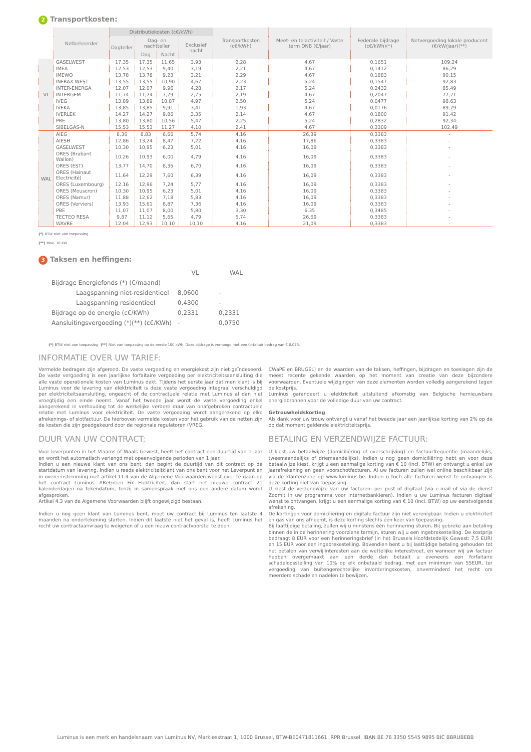2 Transportkosten:
| | Netbeheerder | Distributiekosten (c€/kWh) | | | | Transportkosten (c€/kWh) | Meet- en telactiviteit / Vaste term DNB (€/jaar) | Federale bijdrage (c€/kWh)(*) | Netvergoeding lokale producent (€/kW/jaar)(**) |
| --- | --- | --- | --- | --- | --- | --- | --- | --- | --- |
| | | Dagteller | Dag- en nachtteller | | Exclusief nacht | | | | |
| | | | Dag | Nacht | | | | | |
| VL | GASELWEST | 17,35 | 17,35 | 11,65 | 3,93 | 2,28 | 4,67 | 0,1651 | 109,24 |
| | IMEA | 12,53 | 12,53 | 9,40 | 3,19 | 2,21 | 4,67 | 0,1412 | 86,29 |
| | IMEWO | 13,78 | 13,78 | 9,23 | 3,21 | 2,29 | 4,67 | 0,1883 | 90,15 |
| | INFRAX WEST | 13,55 | 13,55 | 10,90 | 4,67 | 2,23 | 5,24 | 0,1547 | 92,83 |
| | INTER-ENERGA | 12,07 | 12,07 | 9,96 | 4,28 | 2,17 | 5,24 | 0,2432 | 85,49 |
| | INTERGEM | 11,74 | 11,74 | 7,79 | 2,75 | 2,19 | 4,67 | 0,2047 | 77,21 |
| | IVEG | 13,89 | 13,89 | 10,87 | 4,97 | 2,50 | 5,24 | 0,0477 | 98,63 |
| | IVEKA | 13,85 | 13,85 | 9,91 | 3,41 | 1,93 | 4,67 | 0,0176 | 89,79 |
| | IVERLEK | 14,27 | 14,27 | 9,86 | 3,35 | 2,14 | 4,67 | 0,1800 | 91,42 |
| | PBE | 13,80 | 13,80 | 10,56 | 5,47 | 2,25 | 5,24 | 0,2832 | 92,34 |
| | SIBELGAS-N | 15,53 | 15,53 | 11,27 | 4,10 | 2,41 | 4,67 | 0,3309 | 102,49 |
| WAL | AIEG | 8,36 | 8,83 | 6,66 | 5,74 | 4,16 | 26,39 | 0,3383 | - |
| | AIESH | 12,86 | 13,24 | 8,47 | 7,22 | 4,16 | 17,86 | 0,3383 | - |
| | GASELWEST | 10,30 | 10,95 | 6,23 | 5,01 | 4,16 | 16,09 | 0,3383 | - |
| | ORES (Brabant Wallon) | 10,26 | 10,93 | 6,00 | 4,79 | 4,16 | 16,09 | 0,3383 | - |
| | ORES (EST) | 13,77 | 14,70 | 8,35 | 6,70 | 4,16 | 16,09 | 0,3383 | - |
| | ORES (Hainaut Electricité) | 11,64 | 12,29 | 7,60 | 6,39 | 4,16 | 16,09 | 0,3383 | - |
| | ORES (Luxembourg) | 12,16 | 12,96 | 7,24 | 5,77 | 4,16 | 16,09 | 0,3383 | - |
| | ORES (Mouscron) | 10,30 | 10,95 | 6,23 | 5,01 | 4,16 | 16,09 | 0,3383 | - |
| | ORES (Namur) | 11,88 | 12,62 | 7,18 | 5,83 | 4,16 | 16,09 | 0,3383 | - |
| | ORES (Verviers) | 13,93 | 15,61 | 8,87 | 7,36 | 4,16 | 16,09 | 0,3383 | - |
| | PBE | 11,07 | 11,07 | 8,00 | 5,80 | 3,30 | 6,35 | 0,3485 | - |
| | TECTEO RESA | 9,87 | 11,12 | 5,65 | 4,79 | 5,74 | 26,69 | 0,3383 | - |
| | WAVRE | 12,04 | 12,93 | 10,10 | 10,10 | 4,16 | 21,09 | 0,3383 | - |
(*) BTW niet van toepassing.
(**) Max. 10 kW.
3 Taksen en heffingen:
| | VL | WAL |
| Bijdrage Energiefonds (*) (€/maand) | | |
| Laagspanning niet-residentieel | 8,0600 | - |
| Laagspanning residentieel | 0,4300 | - |
| Bijdrage op de energie (c€/KWh) | 0,2331 | 0,2331 |
| Aansluitingsvergoeding (*)(**) (c€/KWh) | - | 0,0750 |
(*) BTW niet van toepassing. (**) Niet van toepassing op de eerste 100 kWh. Deze bijdrage is verhoogd met een forfaitair bedrag van € 0,075.
INFORMATIE OVER UW TARIEF:
Vermelde bedragen zijn afgerond. De vaste vergoeding en energiekost zijn niet geïndexeerd. De vaste vergoeding is een jaarlijkse forfaitaire vergoeding per elektriciteitsaansluiting die alle vaste operationele kosten van Luminus dekt. Tijdens het eerste jaar dat men klant is bij Luminus voor de levering van elektriciteit is deze vaste vergoeding integraal verschuldigd per elektriciteitsaansluiting, ongeacht of de contractuele relatie met Luminus al dan niet vroegtijdig een einde neemt. Vanaf het tweede jaar wordt de vaste vergoeding enkel aangerekend in verhouding tot de werkelijke verdere duur van onafgebroken contractuele relatie met Luminus voor elektriciteit. De vaste vergoeding wordt aangerekend op elke afrekenings- of slotfactuur. De hierboven vermelde kosten voor het gebruik van de netten zijn de kosten die zijn goedgekeurd door de regionale regulatoren (VREG,
CWaPE en BRUGEL) en de waarden van de taksen, heffingen, bijdragen en toeslagen zijn de meest recente gekende waarden op het moment van creatie van deze bijzondere voorwaarden. Eventuele wijzigingen van deze elementen worden volledig aangerekend tegen de kostprijs.
Luminus garandeert u elektriciteit uitsluitend afkomstig van Belgische hernieuwbare energiebronnen voor de volledige duur van uw contract.
Getrouwheidskorting
Als dank voor uw trouw ontvangt u vanaf het tweede jaar een jaarlijkse korting van 2% op de op dat moment geldende elektriciteitsprijs.
DUUR VAN UW CONTRACT:
Voor leverpunten in het Vlaams of Waals Gewest, heeft het contract een duurtijd van 1 jaar en wordt het automatisch verlengd met opeenvolgende perioden van 1 jaar.
Indien u een nieuwe klant van ons bent, dan begint de duurtijd van dit contract op de startdatum van levering. Indien u reeds elektriciteitklant van ons bent voor het Leverpunt en in overeenstemming met artikel 11.4 van de Algemene Voorwaarden wenst over te gaan op het contract Luminus #BeGreen Fix Elektriciteit, dan start het nieuwe contract 21 kalenderdagen na tekendatum, tenzij in samenspraak met ons een andere datum wordt afgesproken.
Artikel 4.3 van de Algemene Voorwaarden blijft ongewijzigd bestaan.
Indien u nog geen klant van Luminus bent, moet uw contract bij Luminus ten laatste 4 maanden na ondertekening starten. Indien dit laatste niet het geval is, heeft Luminus het recht uw contractaanvraag te weigeren of u een nieuw contractvoorstel te doen.
BETALING EN VERZENDWIJZE FACTUUR:
U kiest uw betaalwijze (domiciliëring of overschrijving) en factuurfrequentie (maandelijks, tweemaandelijks of driemaandelijks). Indien u nog geen domiciliëring hebt en voor deze betaalwijze kiest, krijgt u een eenmalige korting van € 10 (incl. BTW) en ontvangt u enkel uw jaarafrekening en geen voorschotfacturen. Al uw facturen zullen wel online beschikbaar zijn via de klantenzone op www.luminus.be. Indien u toch alle facturen wenst te ontvangen is deze korting niet van toepassing.
U kiest de verzendwijze van uw facturen: per post of digitaal (via e-mail of via de dienst Zoomit in uw programma voor internetbankieren). Indien u uw Luminus facturen digitaal wenst te ontvangen, krijgt u een eenmalige korting van € 10 (incl. BTW) op uw eerstvolgende afrekening.
De kortingen voor domiciliëring en digitale factuur zijn niet verenigbaar. Indien u elektriciteit en gas van ons afneemt, is deze korting slechts één keer van toepassing.
Bij laattijdige betaling, zullen wij u minstens één herinnering sturen. Bij gebreke aan betaling binnen de in de herinnering voorziene termijn, sturen wij u een ingebrekestelling. De kostprijs bedraagt 8 EUR voor een herinneringsbrief (in het Brussels Hoofdstedelijk Gewest: 7,5 EUR) en 15 EUR voor een ingebrekestelling. Bovendien bent u bij laattijdige betaling gehouden tot het betalen van verwijlinteresten aan de wettelijke interestvoet, en wanneer wij uw factuur hebben overgemaakt aan een derde dan betaalt u eveneens een forfaitaire schadeloosstelling van 10% op elk onbetaald bedrag, met een minimum van 55EUR, ter vergoeding van buitengerechtelijke invorderingskosten, onverminderd het recht om meerdere schade en nadelen te bewijzen.
Luminus is een merk en handelsnaam van Luminus NV, Markiesstraat 1, 1000 Brussel, BTW-BE0471811661, RPR Brussel. IBAN BE 76 3350 5545 9895 BIC BBRUBEBB